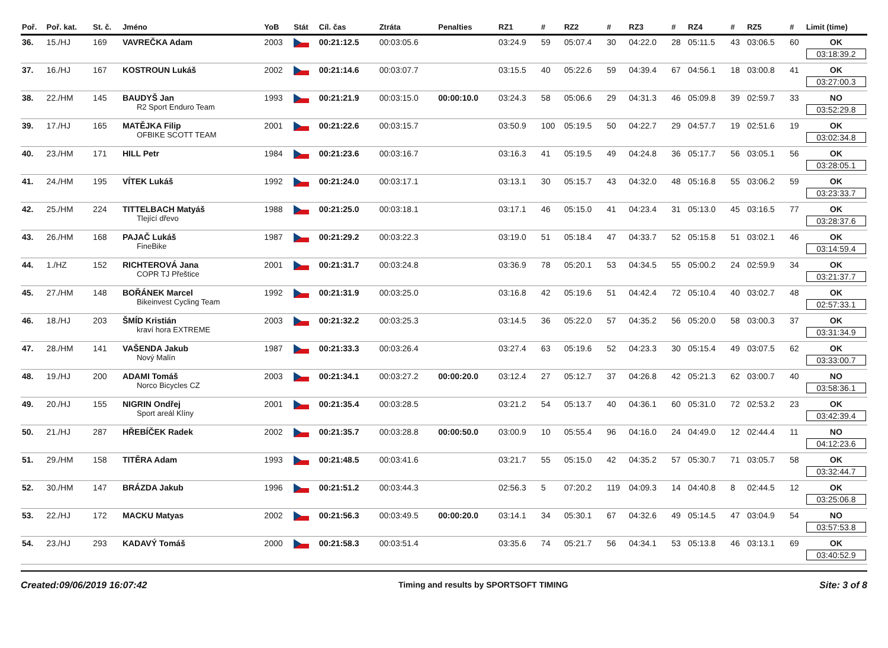| Poř. | Poř. kat. | St. č. | Jméno | YoB | Stát | Cíl. čas | Ztráta | Penalties | RZ1 | # | RZ2 | # | RZ3 | # | RZ4 | # | RZ5 | # | Limit (time) |
| --- | --- | --- | --- | --- | --- | --- | --- | --- | --- | --- | --- | --- | --- | --- | --- | --- | --- | --- | --- |
| 36. | 15./HJ | 169 | VAVREČKA Adam | 2003 | | 00:21:12.5 | 00:03:05.6 | | 03:24.9 | 59 | 05:07.4 | 30 | 04:22.0 | 28 | 05:11.5 | 43 | 03:06.5 | 60 | OK 03:18:39.2 |
| 37. | 16./HJ | 167 | KOSTROUN Lukáš | 2002 | | 00:21:14.6 | 00:03:07.7 | | 03:15.5 | 40 | 05:22.6 | 59 | 04:39.4 | 67 | 04:56.1 | 18 | 03:00.8 | 41 | OK 03:27:00.3 |
| 38. | 22./HM | 145 | BAUDYŠ Jan R2 Sport Enduro Team | 1993 | | 00:21:21.9 | 00:03:15.0 | 00:00:10.0 | 03:24.3 | 58 | 05:06.6 | 29 | 04:31.3 | 46 | 05:09.8 | 39 | 02:59.7 | 33 | NO 03:52:29.8 |
| 39. | 17./HJ | 165 | MATĚJKA Filip OFBIKE SCOTT TEAM | 2001 | | 00:21:22.6 | 00:03:15.7 | | 03:50.9 | 100 | 05:19.5 | 50 | 04:22.7 | 29 | 04:57.7 | 19 | 02:51.6 | 19 | OK 03:02:34.8 |
| 40. | 23./HM | 171 | HILL Petr | 1984 | | 00:21:23.6 | 00:03:16.7 | | 03:16.3 | 41 | 05:19.5 | 49 | 04:24.8 | 36 | 05:17.7 | 56 | 03:05.1 | 56 | OK 03:28:05.1 |
| 41. | 24./HM | 195 | VÍTEK Lukáš | 1992 | | 00:21:24.0 | 00:03:17.1 | | 03:13.1 | 30 | 05:15.7 | 43 | 04:32.0 | 48 | 05:16.8 | 55 | 03:06.2 | 59 | OK 03:23:33.7 |
| 42. | 25./HM | 224 | TITTELBACH Matyáš Tlející dřevo | 1988 | | 00:21:25.0 | 00:03:18.1 | | 03:17.1 | 46 | 05:15.0 | 41 | 04:23.4 | 31 | 05:13.0 | 45 | 03:16.5 | 77 | OK 03:28:37.6 |
| 43. | 26./HM | 168 | PAJAČ Lukáš FineBike | 1987 | | 00:21:29.2 | 00:03:22.3 | | 03:19.0 | 51 | 05:18.4 | 47 | 04:33.7 | 52 | 05:15.8 | 51 | 03:02.1 | 46 | OK 03:14:59.4 |
| 44. | 1./HZ | 152 | RICHTEROVÁ Jana COPR TJ Přeštice | 2001 | | 00:21:31.7 | 00:03:24.8 | | 03:36.9 | 78 | 05:20.1 | 53 | 04:34.5 | 55 | 05:00.2 | 24 | 02:59.9 | 34 | OK 03:21:37.7 |
| 45. | 27./HM | 148 | BOŘÁNEK Marcel Bikeinvest Cycling Team | 1992 | | 00:21:31.9 | 00:03:25.0 | | 03:16.8 | 42 | 05:19.6 | 51 | 04:42.4 | 72 | 05:10.4 | 40 | 03:02.7 | 48 | OK 02:57:33.1 |
| 46. | 18./HJ | 203 | ŠMÍD Kristián kraví hora EXTREME | 2003 | | 00:21:32.2 | 00:03:25.3 | | 03:14.5 | 36 | 05:22.0 | 57 | 04:35.2 | 56 | 05:20.0 | 58 | 03:00.3 | 37 | OK 03:31:34.9 |
| 47. | 28./HM | 141 | VAŠENDA Jakub Nový Malín | 1987 | | 00:21:33.3 | 00:03:26.4 | | 03:27.4 | 63 | 05:19.6 | 52 | 04:23.3 | 30 | 05:15.4 | 49 | 03:07.5 | 62 | OK 03:33:00.7 |
| 48. | 19./HJ | 200 | ADAMI Tomáš Norco Bicycles CZ | 2003 | | 00:21:34.1 | 00:03:27.2 | 00:00:20.0 | 03:12.4 | 27 | 05:12.7 | 37 | 04:26.8 | 42 | 05:21.3 | 62 | 03:00.7 | 40 | NO 03:58:36.1 |
| 49. | 20./HJ | 155 | NIGRIN Ondřej Sport areál Klíny | 2001 | | 00:21:35.4 | 00:03:28.5 | | 03:21.2 | 54 | 05:13.7 | 40 | 04:36.1 | 60 | 05:31.0 | 72 | 02:53.2 | 23 | OK 03:42:39.4 |
| 50. | 21./HJ | 287 | HŘEBÍČEK Radek | 2002 | | 00:21:35.7 | 00:03:28.8 | 00:00:50.0 | 03:00.9 | 10 | 05:55.4 | 96 | 04:16.0 | 24 | 04:49.0 | 12 | 02:44.4 | 11 | NO 04:12:23.6 |
| 51. | 29./HM | 158 | TITĚRA Adam | 1993 | | 00:21:48.5 | 00:03:41.6 | | 03:21.7 | 55 | 05:15.0 | 42 | 04:35.2 | 57 | 05:30.7 | 71 | 03:05.7 | 58 | OK 03:32:44.7 |
| 52. | 30./HM | 147 | BRÁZDA Jakub | 1996 | | 00:21:51.2 | 00:03:44.3 | | 02:56.3 | 5 | 07:20.2 | 119 | 04:09.3 | 14 | 04:40.8 | 8 | 02:44.5 | 12 | OK 03:25:06.8 |
| 53. | 22./HJ | 172 | MACKU Matyas | 2002 | | 00:21:56.3 | 00:03:49.5 | 00:00:20.0 | 03:14.1 | 34 | 05:30.1 | 67 | 04:32.6 | 49 | 05:14.5 | 47 | 03:04.9 | 54 | NO 03:57:53.8 |
| 54. | 23./HJ | 293 | KADAVÝ Tomáš | 2000 | | 00:21:58.3 | 00:03:51.4 | | 03:35.6 | 74 | 05:21.7 | 56 | 04:34.1 | 53 | 05:13.8 | 46 | 03:13.1 | 69 | OK 03:40:52.9 |
Created:09/06/2019 16:07:42 Timing and results by SPORTSOFT TIMING Site: 3 of 8